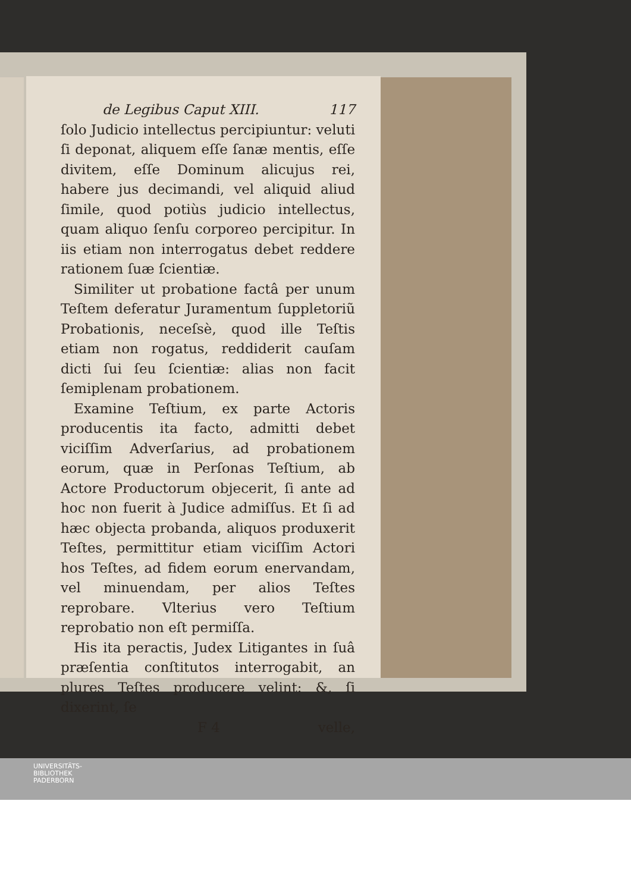de Legibus Caput XIII. 117
ſolo Judicio intellectus percipiuntur: veluti ſi deponat, aliquem eſſe ſanæ mentis, eſſe divitem, eſſe Dominum alicujus rei, habere jus decimandi, vel aliquid aliud ſimile, quod potiùs judicio intellectus, quam aliquo ſenſu corporeo percipitur. In iis etiam non interrogatus debet reddere rationem ſuæ ſcientiæ.
Similiter ut probatione factâ per unum Teſtem deferatur Juramentum ſuppletoriũ Probationis, neceſsè, quod ille Teſtis etiam non rogatus, reddiderit cauſam dicti ſui ſeu ſcientiæ: alias non facit ſemiplenam probationem.
Examine Teſtium, ex parte Actoris producentis ita facto, admitti debet viciſſim Adverſarius, ad probationem eorum, quæ in Perſonas Teſtium, ab Actore Productorum objecerit, ſi ante ad hoc non fuerit à Judice admiſſus. Et ſi ad hæc objecta probanda, aliquos produxerit Teſtes, permittitur etiam viciſſim Actori hos Teſtes, ad fidem eorum enervandam, vel minuendam, per alios Teſtes reprobare. Vlterius vero Teſtium reprobatio non eſt permiſſa.
His ita peractis, Judex Litigantes in ſuâ præſentia conſtitutos interrogabit, an plures Teſtes producere velint: &, ſi dixerint, ſe
F 4 velle,
UNIVERSITÄTS-
BIBLIOTHEK
PADERBORN